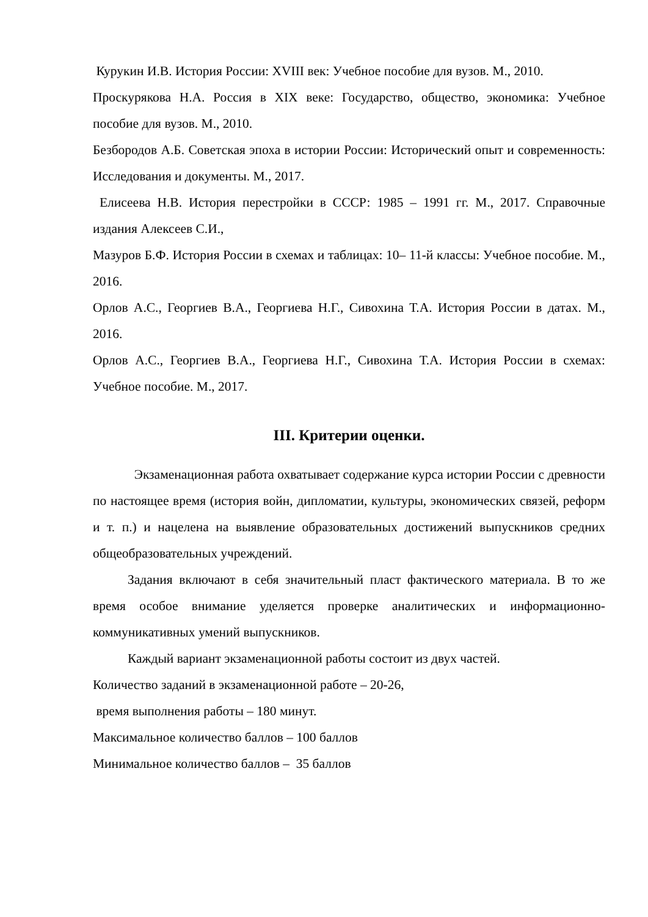Курукин И.В. История России: XVIII век: Учебное пособие для вузов. М., 2010.
Проскурякова Н.А. Россия в XIX веке: Государство, общество, экономика: Учебное пособие для вузов. М., 2010.
Безбородов А.Б. Советская эпоха в истории России: Исторический опыт и современность: Исследования и документы. М., 2017.
Елисеева Н.В. История перестройки в СССР: 1985 – 1991 гг. М., 2017. Справочные издания Алексеев С.И.,
Мазуров Б.Ф. История России в схемах и таблицах: 10– 11-й классы: Учебное пособие. М., 2016.
Орлов А.С., Георгиев В.А., Георгиева Н.Г., Сивохина Т.А. История России в датах. М., 2016.
Орлов А.С., Георгиев В.А., Георгиева Н.Г., Сивохина Т.А. История России в схемах: Учебное пособие. М., 2017.
III. Критерии оценки.
Экзаменационная работа охватывает содержание курса истории России с древности по настоящее время (история войн, дипломатии, культуры, экономических связей, реформ и т. п.) и нацелена на выявление образовательных достижений выпускников средних общеобразовательных учреждений.
Задания включают в себя значительный пласт фактического материала. В то же время особое внимание уделяется проверке аналитических и информационно-коммуникативных умений выпускников.
Каждый вариант экзаменационной работы состоит из двух частей.
Количество заданий в экзаменационной работе – 20-26,
время выполнения работы – 180 минут.
Максимальное количество баллов – 100 баллов
Минимальное количество баллов – 35 баллов